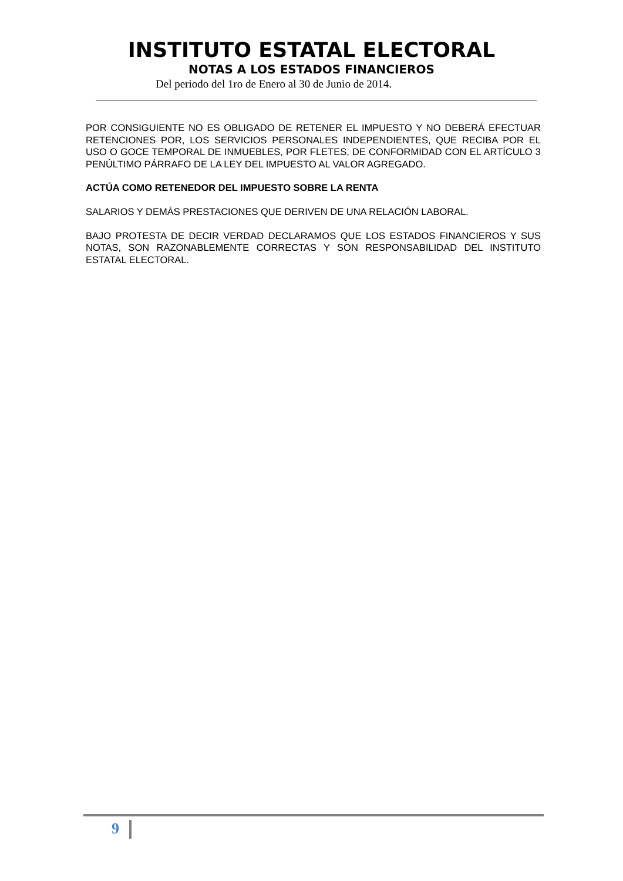INSTITUTO ESTATAL ELECTORAL
NOTAS A LOS ESTADOS FINANCIEROS
Del periodo del 1ro de Enero al 30 de Junio de 2014.
POR CONSIGUIENTE NO ES OBLIGADO DE RETENER EL IMPUESTO Y NO DEBERÁ EFECTUAR RETENCIONES POR, LOS SERVICIOS PERSONALES INDEPENDIENTES, QUE RECIBA POR EL USO O GOCE TEMPORAL DE INMUEBLES, POR FLETES, DE CONFORMIDAD CON EL ARTÍCULO 3 PENÚLTIMO PÁRRAFO DE LA LEY DEL IMPUESTO AL VALOR AGREGADO.
ACTÚA COMO RETENEDOR DEL IMPUESTO SOBRE LA RENTA
SALARIOS Y DEMÁS PRESTACIONES QUE DERIVEN DE UNA RELACIÓN LABORAL.
BAJO PROTESTA DE DECIR VERDAD DECLARAMOS QUE LOS ESTADOS FINANCIEROS Y SUS NOTAS, SON RAZONABLEMENTE CORRECTAS Y SON RESPONSABILIDAD DEL INSTITUTO ESTATAL ELECTORAL.
9